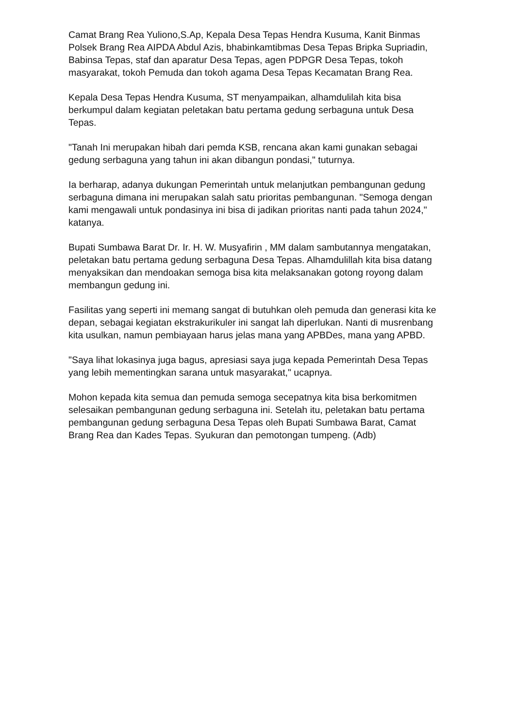Camat Brang Rea Yuliono,S.Ap, Kepala Desa Tepas Hendra Kusuma, Kanit Binmas Polsek Brang Rea AIPDA Abdul Azis, bhabinkamtibmas Desa Tepas Bripka Supriadin, Babinsa Tepas, staf dan aparatur Desa Tepas, agen PDPGR Desa Tepas, tokoh masyarakat, tokoh Pemuda dan tokoh agama Desa Tepas Kecamatan Brang Rea.
Kepala Desa Tepas Hendra Kusuma, ST menyampaikan, alhamdulilah kita bisa berkumpul dalam kegiatan peletakan batu pertama gedung serbaguna untuk Desa Tepas.
"Tanah Ini merupakan hibah dari pemda KSB, rencana akan kami gunakan sebagai gedung serbaguna yang tahun ini akan dibangun pondasi," tuturnya.
Ia berharap, adanya dukungan Pemerintah untuk melanjutkan pembangunan gedung serbaguna dimana ini merupakan salah satu prioritas pembangunan. "Semoga dengan kami mengawali untuk pondasinya ini bisa di jadikan prioritas nanti pada tahun 2024," katanya.
Bupati Sumbawa Barat Dr. Ir. H. W. Musyafirin , MM dalam sambutannya mengatakan, peletakan batu pertama gedung serbaguna Desa Tepas. Alhamdulillah kita bisa datang menyaksikan dan mendoakan semoga bisa kita melaksanakan gotong royong dalam membangun gedung ini.
Fasilitas yang seperti ini memang sangat di butuhkan oleh pemuda dan generasi kita ke depan, sebagai kegiatan ekstrakurikuler ini sangat lah diperlukan. Nanti di musrenbang kita usulkan, namun pembiayaan harus jelas mana yang APBDes, mana yang APBD.
"Saya lihat lokasinya juga bagus, apresiasi saya juga kepada Pemerintah Desa Tepas yang lebih mementingkan sarana untuk masyarakat," ucapnya.
Mohon kepada kita semua dan pemuda semoga secepatnya kita bisa berkomitmen selesaikan pembangunan gedung serbaguna ini. Setelah itu, peletakan batu pertama pembangunan gedung serbaguna Desa Tepas oleh Bupati Sumbawa Barat, Camat Brang Rea dan Kades Tepas. Syukuran dan pemotongan tumpeng. (Adb)